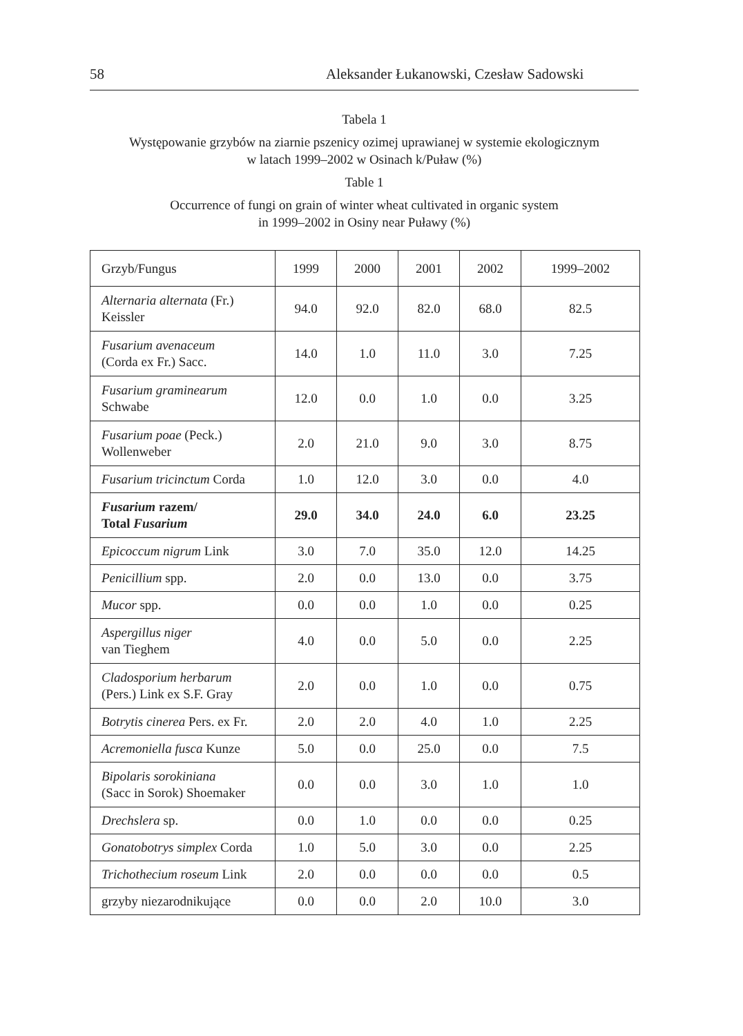58 Aleksander Łukanowski, Czesław Sadowski
Tabela 1
Występowanie grzybów na ziarnie pszenicy ozimej uprawianej w systemie ekologicznym
w latach 1999–2002 w Osinach k/Puław (%)
Table 1
Occurrence of fungi on grain of winter wheat cultivated in organic system
in 1999–2002 in Osiny near Puławy (%)
| Grzyb/Fungus | 1999 | 2000 | 2001 | 2002 | 1999–2002 |
| Alternaria alternata (Fr.) Keissler | 94.0 | 92.0 | 82.0 | 68.0 | 82.5 |
| Fusarium avenaceum (Corda ex Fr.) Sacc. | 14.0 | 1.0 | 11.0 | 3.0 | 7.25 |
| Fusarium graminearum Schwabe | 12.0 | 0.0 | 1.0 | 0.0 | 3.25 |
| Fusarium poae (Peck.) Wollenweber | 2.0 | 21.0 | 9.0 | 3.0 | 8.75 |
| Fusarium tricinctum Corda | 1.0 | 12.0 | 3.0 | 0.0 | 4.0 |
| Fusarium razem/ Total Fusarium | 29.0 | 34.0 | 24.0 | 6.0 | 23.25 |
| Epicoccum nigrum Link | 3.0 | 7.0 | 35.0 | 12.0 | 14.25 |
| Penicillium spp. | 2.0 | 0.0 | 13.0 | 0.0 | 3.75 |
| Mucor spp. | 0.0 | 0.0 | 1.0 | 0.0 | 0.25 |
| Aspergillus niger van Tieghem | 4.0 | 0.0 | 5.0 | 0.0 | 2.25 |
| Cladosporium herbarum (Pers.) Link ex S.F. Gray | 2.0 | 0.0 | 1.0 | 0.0 | 0.75 |
| Botrytis cinerea Pers. ex Fr. | 2.0 | 2.0 | 4.0 | 1.0 | 2.25 |
| Acremoniella fusca Kunze | 5.0 | 0.0 | 25.0 | 0.0 | 7.5 |
| Bipolaris sorokiniana (Sacc in Sorok) Shoemaker | 0.0 | 0.0 | 3.0 | 1.0 | 1.0 |
| Drechslera sp. | 0.0 | 1.0 | 0.0 | 0.0 | 0.25 |
| Gonatobotrys simplex Corda | 1.0 | 5.0 | 3.0 | 0.0 | 2.25 |
| Trichothecium roseum Link | 2.0 | 0.0 | 0.0 | 0.0 | 0.5 |
| grzyby niezarodnikujące | 0.0 | 0.0 | 2.0 | 10.0 | 3.0 |